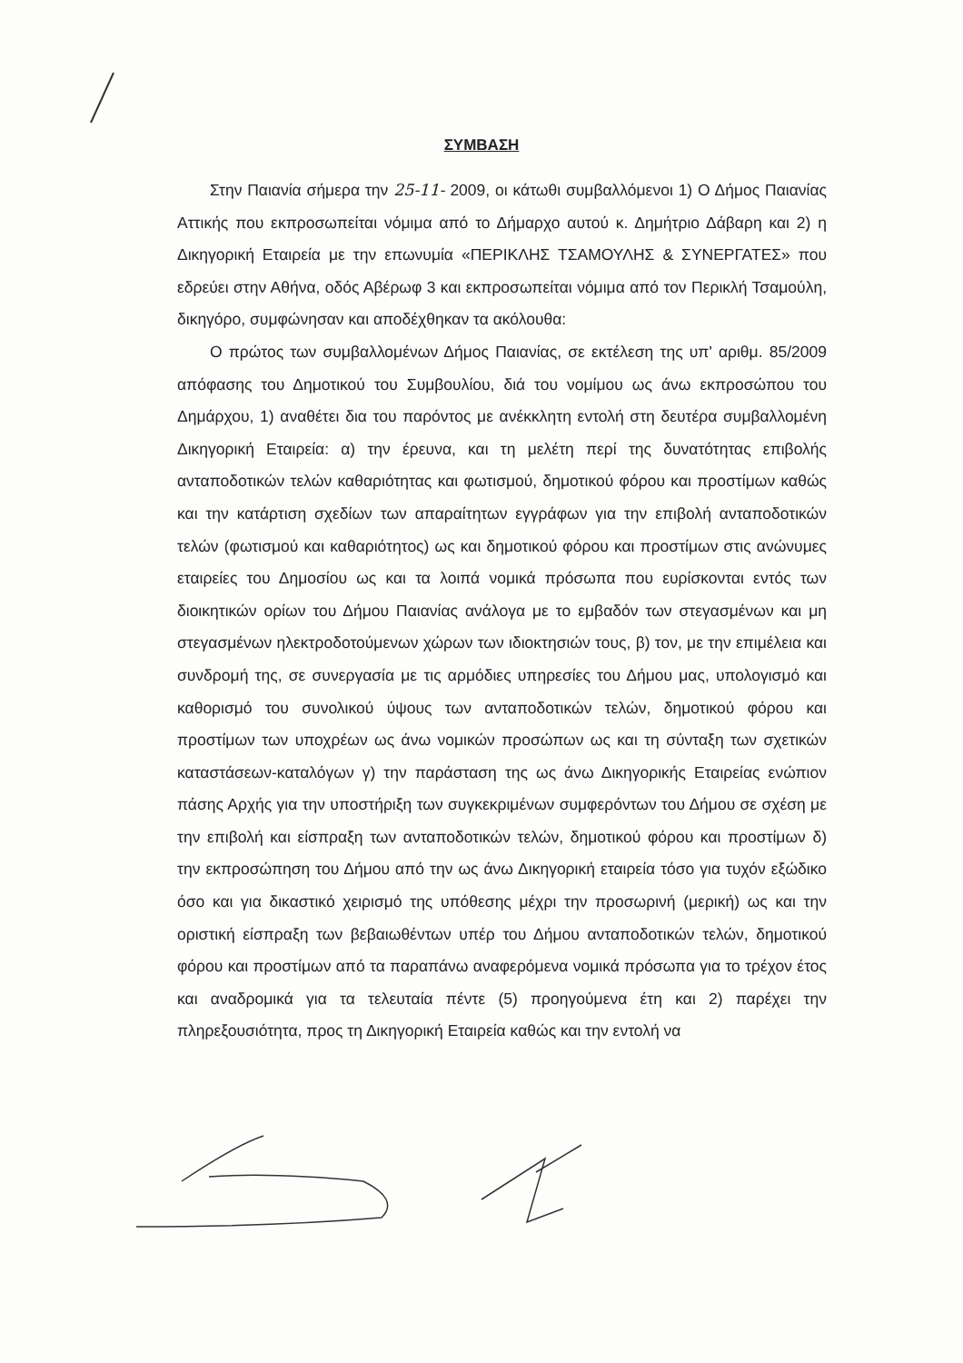ΣΥΜΒΑΣΗ
Στην Παιανία σήμερα την 25-11- 2009, οι κάτωθι συμβαλλόμενοι 1) Ο Δήμος Παιανίας Αττικής που εκπροσωπείται νόμιμα από το Δήμαρχο αυτού κ. Δημήτριο Δάβαρη και 2) η Δικηγορική Εταιρεία με την επωνυμία «ΠΕΡΙΚΛΗΣ ΤΣΑΜΟΥΛΗΣ & ΣΥΝΕΡΓΑΤΕΣ» που εδρεύει στην Αθήνα, οδός Αβέρωφ 3 και εκπροσωπείται νόμιμα από τον Περικλή Τσαμούλη, δικηγόρο, συμφώνησαν και αποδέχθηκαν τα ακόλουθα:
Ο πρώτος των συμβαλλομένων Δήμος Παιανίας, σε εκτέλεση της υπ' αριθμ. 85/2009 απόφασης του Δημοτικού του Συμβουλίου, διά του νομίμου ως άνω εκπροσώπου του Δημάρχου, 1) αναθέτει δια του παρόντος με ανέκκλητη εντολή στη δευτέρα συμβαλλομένη Δικηγορική Εταιρεία: α) την έρευνα, και τη μελέτη περί της δυνατότητας επιβολής ανταποδοτικών τελών καθαριότητας και φωτισμού, δημοτικού φόρου και προστίμων καθώς και την κατάρτιση σχεδίων των απαραίτητων εγγράφων για την επιβολή ανταποδοτικών τελών (φωτισμού και καθαριότητος) ως και δημοτικού φόρου και προστίμων στις ανώνυμες εταιρείες του Δημοσίου ως και τα λοιπά νομικά πρόσωπα που ευρίσκονται εντός των διοικητικών ορίων του Δήμου Παιανίας ανάλογα με το εμβαδόν των στεγασμένων και μη στεγασμένων ηλεκτροδοτούμενων χώρων των ιδιοκτησιών τους, β) τον, με την επιμέλεια και συνδρομή της, σε συνεργασία με τις αρμόδιες υπηρεσίες του Δήμου μας, υπολογισμό και καθορισμό του συνολικού ύψους των ανταποδοτικών τελών, δημοτικού φόρου και προστίμων των υποχρέων ως άνω νομικών προσώπων ως και τη σύνταξη των σχετικών καταστάσεων-καταλόγων γ) την παράσταση της ως άνω Δικηγορικής Εταιρείας ενώπιον πάσης Αρχής για την υποστήριξη των συγκεκριμένων συμφερόντων του Δήμου σε σχέση με την επιβολή και είσπραξη των ανταποδοτικών τελών, δημοτικού φόρου και προστίμων δ) την εκπροσώπηση του Δήμου από την ως άνω Δικηγορική εταιρεία τόσο για τυχόν εξώδικο όσο και για δικαστικό χειρισμό της υπόθεσης μέχρι την προσωρινή (μερική) ως και την οριστική είσπραξη των βεβαιωθέντων υπέρ του Δήμου ανταποδοτικών τελών, δημοτικού φόρου και προστίμων από τα παραπάνω αναφερόμενα νομικά πρόσωπα για το τρέχον έτος και αναδρομικά για τα τελευταία πέντε (5) προηγούμενα έτη και 2) παρέχει την πληρεξουσιότητα, προς τη Δικηγορική Εταιρεία καθώς και την εντολή να